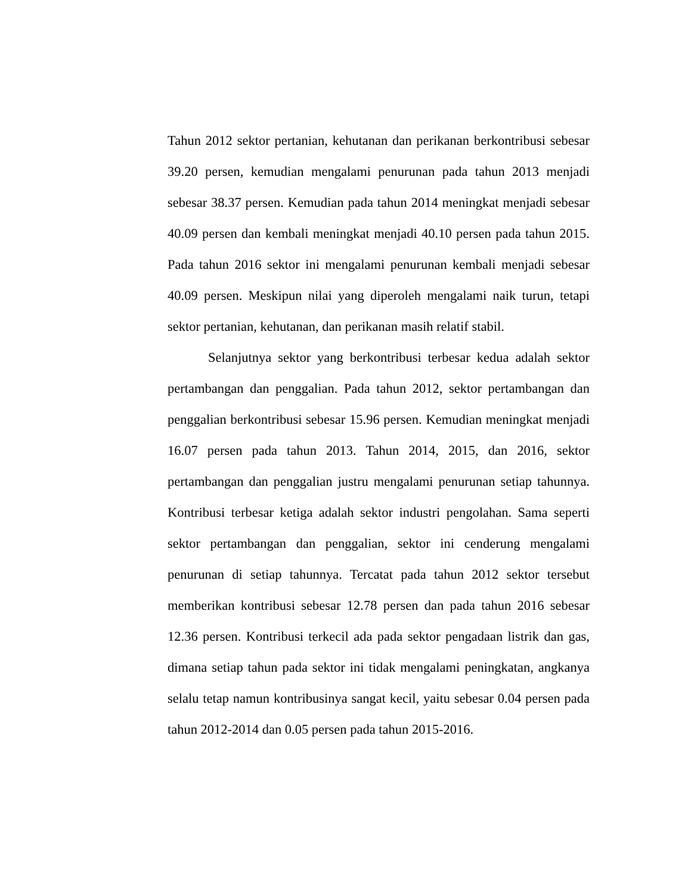Tahun 2012 sektor pertanian, kehutanan dan perikanan berkontribusi sebesar 39.20 persen, kemudian mengalami penurunan pada tahun 2013 menjadi sebesar 38.37 persen. Kemudian pada tahun 2014 meningkat menjadi sebesar 40.09 persen dan kembali meningkat menjadi 40.10 persen pada tahun 2015. Pada tahun 2016 sektor ini mengalami penurunan kembali menjadi sebesar 40.09 persen. Meskipun nilai yang diperoleh mengalami naik turun, tetapi sektor pertanian, kehutanan, dan perikanan masih relatif stabil.
Selanjutnya sektor yang berkontribusi terbesar kedua adalah sektor pertambangan dan penggalian. Pada tahun 2012, sektor pertambangan dan penggalian berkontribusi sebesar 15.96 persen. Kemudian meningkat menjadi 16.07 persen pada tahun 2013. Tahun 2014, 2015, dan 2016, sektor pertambangan dan penggalian justru mengalami penurunan setiap tahunnya. Kontribusi terbesar ketiga adalah sektor industri pengolahan. Sama seperti sektor pertambangan dan penggalian, sektor ini cenderung mengalami penurunan di setiap tahunnya. Tercatat pada tahun 2012 sektor tersebut memberikan kontribusi sebesar 12.78 persen dan pada tahun 2016 sebesar 12.36 persen. Kontribusi terkecil ada pada sektor pengadaan listrik dan gas, dimana setiap tahun pada sektor ini tidak mengalami peningkatan, angkanya selalu tetap namun kontribusinya sangat kecil, yaitu sebesar 0.04 persen pada tahun 2012-2014 dan 0.05 persen pada tahun 2015-2016.